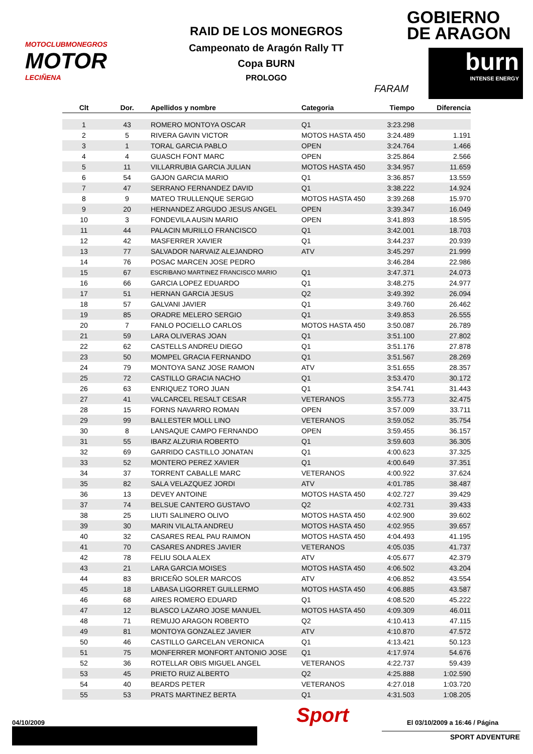MOTOCLUBMONEGROS
MOTOR
LECIÑENA
RAID DE LOS MONEGROS
Campeonato de Aragón Rally TT
Copa BURN
PROLOGO
GOBIERNO
DE ARAGON
FARAM
burn
INTENSE ENERGY
| Clt | Dor. | Apellidos y nombre | Categoria | Tiempo | Diferencia |
| --- | --- | --- | --- | --- | --- |
| 1 | 43 | ROMERO MONTOYA OSCAR | Q1 | 3:23.298 | |
| 2 | 5 | RIVERA GAVIN VICTOR | MOTOS HASTA 450 | 3:24.489 | 1.191 |
| 3 | 1 | TORAL GARCIA PABLO | OPEN | 3:24.764 | 1.466 |
| 4 | 4 | GUASCH FONT MARC | OPEN | 3:25.864 | 2.566 |
| 5 | 11 | VILLARRUBIA GARCIA JULIAN | MOTOS HASTA 450 | 3:34.957 | 11.659 |
| 6 | 54 | GAJON GARCIA MARIO | Q1 | 3:36.857 | 13.559 |
| 7 | 47 | SERRANO FERNANDEZ DAVID | Q1 | 3:38.222 | 14.924 |
| 8 | 9 | MATEO TRULLENQUE SERGIO | MOTOS HASTA 450 | 3:39.268 | 15.970 |
| 9 | 20 | HERNANDEZ ARGUDO JESUS ANGEL | OPEN | 3:39.347 | 16.049 |
| 10 | 3 | FONDEVILA AUSIN MARIO | OPEN | 3:41.893 | 18.595 |
| 11 | 44 | PALACIN MURILLO FRANCISCO | Q1 | 3:42.001 | 18.703 |
| 12 | 42 | MASFERRER XAVIER | Q1 | 3:44.237 | 20.939 |
| 13 | 77 | SALVADOR NARVAIZ ALEJANDRO | ATV | 3:45.297 | 21.999 |
| 14 | 76 | POSAC MARCEN JOSE PEDRO | | 3:46.284 | 22.986 |
| 15 | 67 | ESCRIBANO MARTINEZ FRANCISCO MARIO | Q1 | 3:47.371 | 24.073 |
| 16 | 66 | GARCIA LOPEZ EDUARDO | Q1 | 3:48.275 | 24.977 |
| 17 | 51 | HERNAN GARCIA JESUS | Q2 | 3:49.392 | 26.094 |
| 18 | 57 | GALVANI JAVIER | Q1 | 3:49.760 | 26.462 |
| 19 | 85 | ORADRE MELERO SERGIO | Q1 | 3:49.853 | 26.555 |
| 20 | 7 | FANLO POCIELLO CARLOS | MOTOS HASTA 450 | 3:50.087 | 26.789 |
| 21 | 59 | LARA OLIVERAS JOAN | Q1 | 3:51.100 | 27.802 |
| 22 | 62 | CASTELLS ANDREU DIEGO | Q1 | 3:51.176 | 27.878 |
| 23 | 50 | MOMPEL GRACIA FERNANDO | Q1 | 3:51.567 | 28.269 |
| 24 | 79 | MONTOYA SANZ JOSE RAMON | ATV | 3:51.655 | 28.357 |
| 25 | 72 | CASTILLO GRACIA NACHO | Q1 | 3:53.470 | 30.172 |
| 26 | 63 | ENRIQUEZ TORO JUAN | Q1 | 3:54.741 | 31.443 |
| 27 | 41 | VALCARCEL RESALT CESAR | VETERANOS | 3:55.773 | 32.475 |
| 28 | 15 | FORNS NAVARRO ROMAN | OPEN | 3:57.009 | 33.711 |
| 29 | 99 | BALLESTER MOLL LINO | VETERANOS | 3:59.052 | 35.754 |
| 30 | 8 | LANSAQUE CAMPO FERNANDO | OPEN | 3:59.455 | 36.157 |
| 31 | 55 | IBARZ ALZURIA ROBERTO | Q1 | 3:59.603 | 36.305 |
| 32 | 69 | GARRIDO CASTILLO JONATAN | Q1 | 4:00.623 | 37.325 |
| 33 | 52 | MONTERO PEREZ XAVIER | Q1 | 4:00.649 | 37.351 |
| 34 | 37 | TORRENT CABALLE MARC | VETERANOS | 4:00.922 | 37.624 |
| 35 | 82 | SALA VELAZQUEZ JORDI | ATV | 4:01.785 | 38.487 |
| 36 | 13 | DEVEY ANTOINE | MOTOS HASTA 450 | 4:02.727 | 39.429 |
| 37 | 74 | BELSUE CANTERO GUSTAVO | Q2 | 4:02.731 | 39.433 |
| 38 | 25 | LIUTI SALINERO OLIVO | MOTOS HASTA 450 | 4:02.900 | 39.602 |
| 39 | 30 | MARIN VILALTA ANDREU | MOTOS HASTA 450 | 4:02.955 | 39.657 |
| 40 | 32 | CASARES REAL PAU RAIMON | MOTOS HASTA 450 | 4:04.493 | 41.195 |
| 41 | 70 | CASARES ANDRES JAVIER | VETERANOS | 4:05.035 | 41.737 |
| 42 | 78 | FELIU SOLA ALEX | ATV | 4:05.677 | 42.379 |
| 43 | 21 | LARA GARCIA MOISES | MOTOS HASTA 450 | 4:06.502 | 43.204 |
| 44 | 83 | BRICEÑO SOLER MARCOS | ATV | 4:06.852 | 43.554 |
| 45 | 18 | LABASA LIGORRET GUILLERMO | MOTOS HASTA 450 | 4:06.885 | 43.587 |
| 46 | 68 | AIRES ROMERO EDUARD | Q1 | 4:08.520 | 45.222 |
| 47 | 12 | BLASCO LAZARO JOSE MANUEL | MOTOS HASTA 450 | 4:09.309 | 46.011 |
| 48 | 71 | REMUJO ARAGON ROBERTO | Q2 | 4:10.413 | 47.115 |
| 49 | 81 | MONTOYA GONZALEZ JAVIER | ATV | 4:10.870 | 47.572 |
| 50 | 46 | CASTILLO GARCELAN VERONICA | Q1 | 4:13.421 | 50.123 |
| 51 | 75 | MONFERRER MONFORT ANTONIO JOSE | Q1 | 4:17.974 | 54.676 |
| 52 | 36 | ROTELLAR OBIS MIGUEL ANGEL | VETERANOS | 4:22.737 | 59.439 |
| 53 | 45 | PRIETO RUIZ ALBERTO | Q2 | 4:25.888 | 1:02.590 |
| 54 | 40 | BEARDS PETER | VETERANOS | 4:27.018 | 1:03.720 |
| 55 | 53 | PRATS MARTINEZ BERTA | Q1 | 4:31.503 | 1:08.205 |
04/10/2009 Sport El 03/10/2009 a 16:46 / Página
SPORT ADVENTURE